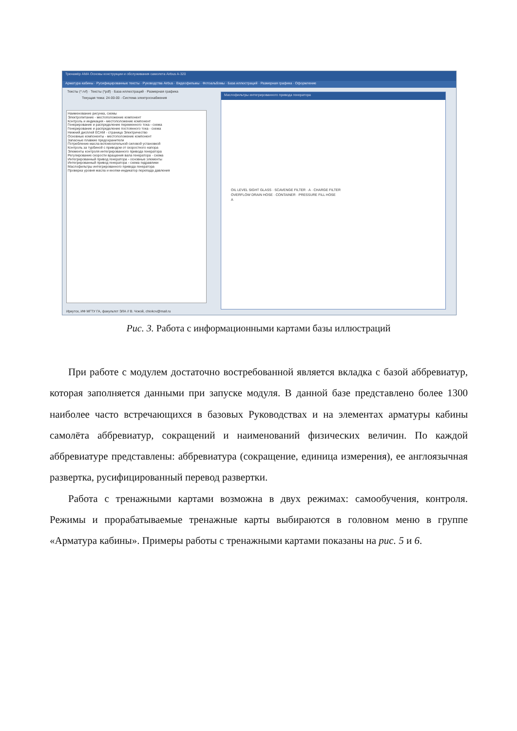Тренажёр АМА Основы конструкции и обслуживания самолета Airbus A-320
Арматура кабины · Русифицированные тексты · Руководства Airbus · Видеофильмы · Фотоальбомы · База иллюстраций · Размерная графика · Оформление
Тексты (*.rvf) · Тексты (*pdf) · База иллюстраций · Размерная графика
Текущая тема: 24-00-00 - Система электроснабжения
Наименование рисунка, схемы
Электропитание - местоположение компонент
Контроль и индикация - местоположение компонент
Генерирование и распределение переменного тока - схема
Генерирование и распределение постоянного тока - схема
Нижний дисплей ECAM - страница Электричество
Основные компоненты - местоположение компонент
Запасные плавкие предохранители
Потребление масла вспомогательной силовой установкой
Контроль за турбиной с приводом от скоростного напора
Элементы контроля интегрированного привода генератора
Регулирование скорости вращения вала генератора - схема
Интегрированный привод генератора - основные элементы
Интегрированный привод генератора - схема гидравлики
Маслофильтры интегрированного привода генератора
Проверка уровня масла и кнопки-индикатор перепада давления
Маслофильтры интегрированного привода генератора
OIL LEVEL SIGHT GLASS · SCAVENGE FILTER · A · CHARGE FILTER
OVERFLOW DRAIN HOSE · CONTAINER · PRESSURE FILL HOSE
A
Иркутск, ИФ МГТУ ГА, факультет ЭЛА // В. Чокой, chiokov@mail.ru
Рис. 3. Работа с информационными картами базы иллюстраций
При работе с модулем достаточно востребованной является вкладка с базой аббревиатур, которая заполняется данными при запуске модуля. В данной базе представлено более 1300 наиболее часто встречающихся в базовых Руководствах и на элементах арматуры кабины самолёта аббревиатур, сокращений и наименований физических величин. По каждой аббревиатуре представлены: аббревиатура (сокращение, единица измерения), ее англоязычная развертка, русифицированный перевод развертки.
Работа с тренажными картами возможна в двух режимах: самообучения, контроля. Режимы и прорабатываемые тренажные карты выбираются в головном меню в группе «Арматура кабины». Примеры работы с тренажными картами показаны на рис. 5 и 6.